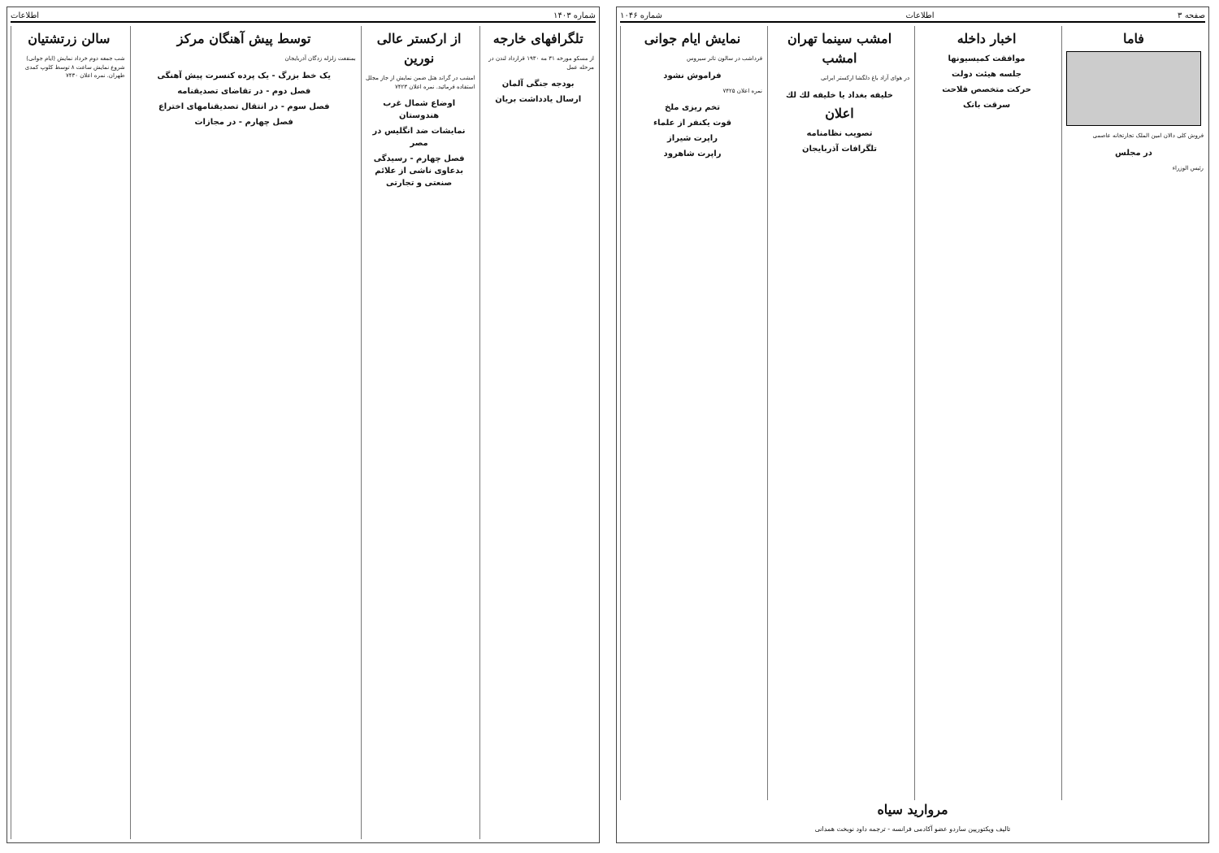شماره ۱۴۰۳ اطلاعات
تلگرافهای خارجه
از مسکو مورخه ۳۱ مه ۱۹۳۰ قرارداد لندن در مرحله عمل
بودجه جنگی آلمان
ارسال یادداشت بریان
از ارکستر عالی نورین
امشب در گراند هتل ضمن نمایش از جاز مجلل استفاده فرمائید. نمره اعلان ۷۴۲۳
اوضاع شمال غرب هندوستان
نمایشات ضد انگلیس در مصر
فصل چهارم - رسیدگی بدعاوی ناشی از علائم صنعتی و تجارتی
توسط پیش آهنگان مرکز
بمنفعت زلزله زدگان آذربایجان
یک خط بزرگ - یک پرده کنسرت پیش آهنگی
فصل دوم - در تقاضای تصدیقنامه
فصل سوم - در انتقال تصدیقنامهای اختراع
فصل چهارم - در مجازات
سالن زرتشتیان
شب جمعه دوم خرداد نمایش (ایام جوانی) شروع نمایش ساعت ۸ توسط کلوپ کمدی طهران. نمره اعلان ۷۴۳۰
صفحه ۳ اطلاعات شماره ۱۰۴۶
فاما
فروش کلی دالان امین الملک تجارتخانه عاصمی
در مجلس
رئیس الوزراء
اخبار داخله
موافقت کمیسیونها
جلسه هیئت دولت
حرکت متخصص فلاحت
سرقت بانک
امشب سینما تهران امشب
در هوای آزاد باغ دلگشا ارکستر ایرانی
خلیفه بغداد یا خلیفه لك لك
اعلان
تصویب نظامنامه
تلگرافات آذربایجان
نمایش ایام جوانی
فرداشب در سالون تاتر سیروس
فراموش نشود
نمره اعلان ۷۴۲۵
تخم ریزی ملخ
قوت یکنفر از علماء
راپرت شیراز
راپرت شاهرود
مروارید سیاه
تالیف ویکتوریین ساردو عضو آکادمی فرانسه - ترجمه داود نوبخت همدانی